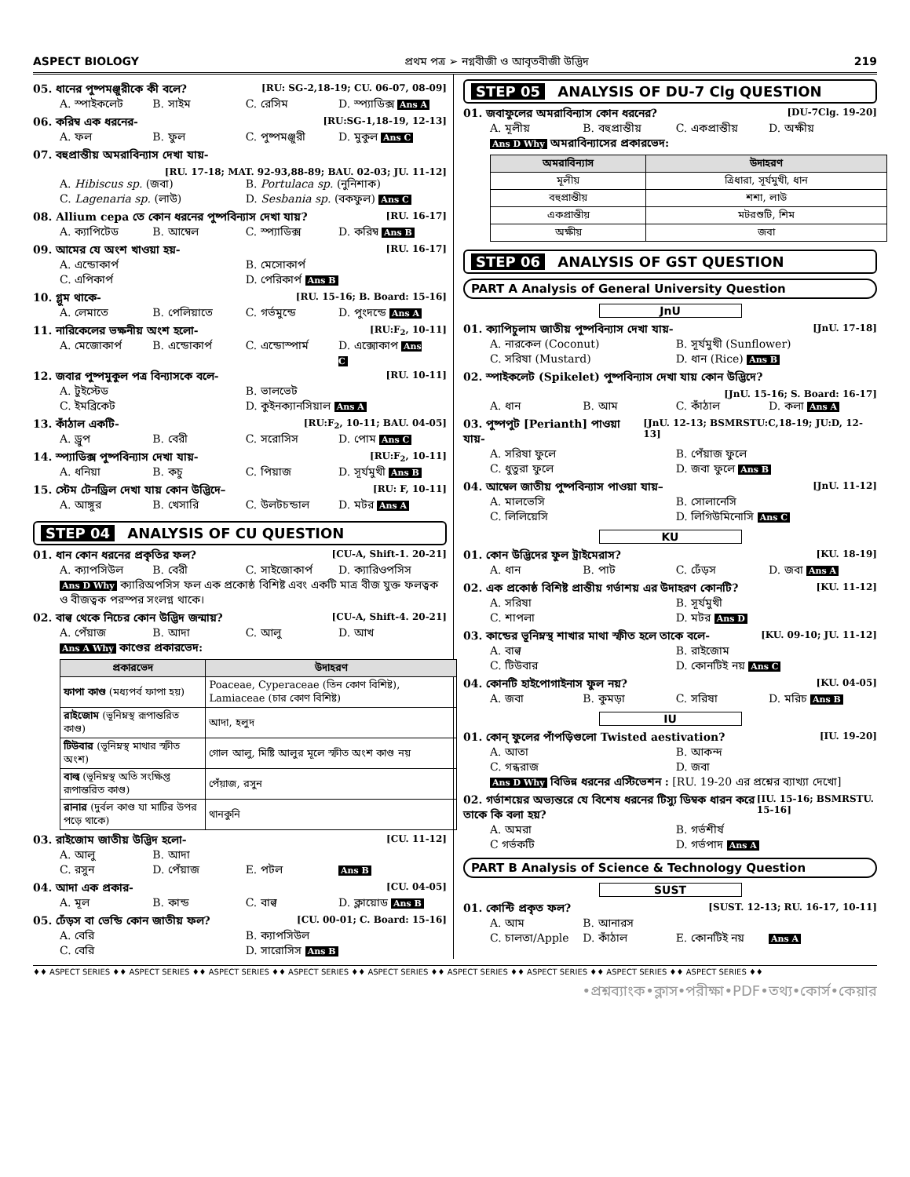ASPECT BIOLOGY প্রথম পত্র ➢ নগ্নবীজী ও আবৃতবীজী উদ্ভিদ 219
05. ধানের পুষ্পমঞ্জুরীকে কী বলে? [RU: SG-2,18-19; CU. 06-07, 08-09]
A. স্পাইকলেট B. সাইম C. রেসিম D. স্প্যাডিক্স Ans A
06. করিম্ব এক ধরনের- [RU:SG-1,18-19, 12-13]
A. ফল B. ফুল C. পুষ্পমঞ্জুরী D. মুকুল Ans C
07. বহুপ্রান্তীয় অমরাবিন্যাস দেখা যায়-
[RU. 17-18; MAT. 92-93,88-89; BAU. 02-03; JU. 11-12]
A. Hibiscus sp. (জবা) B. Portulaca sp. (নুনিশাক) C. Lagenaria sp. (লাউ) D. Sesbania sp. (বকফুল) Ans C
08. Allium cepa তে কোন ধরনের পুষ্পবিন্যাস দেখা যায়? [RU. 16-17]
A. ক্যাপিটেড B. আম্বেল C. স্প্যাডিক্স D. করিম্ব Ans B
09. আমের যে অংশ খাওয়া হয়- [RU. 16-17]
A. এন্ডোকার্প B. মেসোকার্প C. এপিকার্প D. পেরিকার্প Ans B
10. গ্লুম থাকে- [RU. 15-16; B. Board: 15-16]
A. লেমাতে B. পেলিয়াতে C. গর্ভমুন্ডে D. পুংদন্ডে Ans A
11. নারিকেলের ভক্ষনীয় অংশ হলো- [RU:F<sub>2</sub>, 10-11]
A. মেজোকার্প B. এন্ডোকার্প C. এন্ডোস্পার্ম D. এক্সোকাপ Ans C
12. জবার পুষ্পমুকুল পত্র বিন্যাসকে বলে- [RU. 10-11]
A. টুইস্টেড B. ভালভেট C. ইমব্রিকেট D. কুইনক্যানসিয়াল Ans A
13. কাঁঠাল একটি- [RU:F<sub>2</sub>, 10-11; BAU. 04-05]
A. ড্রুপ B. বেরী C. সরোসিস D. পোম Ans C
14. স্প্যাডিক্স পুষ্পবিন্যাস দেখা যায়- [RU:F<sub>2</sub>, 10-11]
A. ধনিয়া B. কচু C. পিয়াজ D. সূর্যমুখী Ans B
15. স্টেম টেনড্রিল দেখা যায় কোন উদ্ভিদে– [RU: F, 10-11]
A. আঙ্গুর B. খেসারি C. উলটচন্ডাল D. মটর Ans A
STEP 04 ANALYSIS OF CU QUESTION
01. ধান কোন ধরনের প্রকৃতির ফল? [CU-A, Shift-1. 20-21]
A. ক্যাপসিউল B. বেরী C. সাইজোকার্প D. ক্যারিওপসিস
Ans D Why ক্যারিঅপসিস ফল এক প্রকোষ্ঠ বিশিষ্ট এবং একটি মাত্র বীজ যুক্ত ফলত্বক ও বীজত্বক পরস্পর সংলগ্ন থাকে।
02. বাল্ব থেকে নিচের কোন উদ্ভিদ জন্মায়? [CU-A, Shift-4. 20-21]
A. পেঁয়াজ B. আদা C. আলু D. আখ
Ans A Why কাণ্ডের প্রকারভেদ:
| প্রকারভেদ | উদাহরণ |
| --- | --- |
| ফাপা কাণ্ড (মধ্যপর্ব ফাপা হয়) | Poaceae, Cyperaceae (তিন কোণ বিশিষ্ট), Lamiaceae (চার কোণ বিশিষ্ট) |
| রাইজোম (ভূনিম্নস্থ রূপান্তরিত কাণ্ড) | আদা, হলুদ |
| টিউবার (ভূনিম্নস্থ মাথার স্ফীত অংশ) | গোল আলু, মিষ্টি আলুর মূলে স্ফীত অংশ কাণ্ড নয় |
| বাল্ব (ভূনিম্নস্থ অতি সংক্ষিপ্ত রূপান্তরিত কাণ্ড) | পেঁয়াজ, রসুন |
| রানার (দুর্বল কাণ্ড যা মাটির উপর পড়ে থাকে) | থানকুনি |
03. রাইজোম জাতীয় উদ্ভিদ হলো- [CU. 11-12]
A. আলু B. আদা C. রসুন D. পেঁয়াজ E. পটল Ans B
04. আদা এক প্রকার- [CU. 04-05]
A. মূল B. কান্ড C. বাল্ব D. ক্লায়োড Ans B
05. ঢেঁড়স বা ভেন্ডি কোন জাতীয় ফল? [CU. 00-01; C. Board: 15-16]
A. বেরি B. ক্যাপসিউল C. বেরি D. সারোসিস Ans B
STEP 05 ANALYSIS OF DU-7 Clg QUESTION
01. জবাফুলের অমরাবিন্যাস কোন ধরনের? [DU-7Clg. 19-20]
A. মূলীয় B. বহুপ্রান্তীয় C. একপ্রান্তীয় D. অক্ষীয়
Ans D Why অমরাবিন্যাসের প্রকারভেদ:
| অমরাবিন্যাস | উদাহরণ |
| --- | --- |
| মূলীয় | ত্রিধারা, সূর্যমুখী, ধান |
| বহুপ্রান্তীয় | শশা, লাউ |
| একপ্রান্তীয় | মটরশুটি, শিম |
| অক্ষীয় | জবা |
STEP 06 ANALYSIS OF GST QUESTION
PART A Analysis of General University Question
JnU
01. ক্যাপিচুলাম জাতীয় পুষ্পবিন্যাস দেখা যায়- [JnU. 17-18]
A. নারকেল (Coconut) B. সূর্যমুখী (Sunflower) C. সরিষা (Mustard) D. ধান (Rice) Ans B
02. স্পাইকলেট (Spikelet) পুষ্পবিন্যাস দেখা যায় কোন উদ্ভিদে?
[JnU. 15-16; S. Board: 16-17]
A. ধান B. আম C. কাঁঠাল D. কলা Ans A
03. পুষ্পপুট [Perianth] পাওয়া যায়- [JnU. 12-13; BSMRSTU:C,18-19; JU:D, 12-13]
A. সরিষা ফুলে B. পেঁয়াজ ফুলে C. ধুতুরা ফুলে D. জবা ফুলে Ans B
04. আম্বেল জাতীয় পুষ্পবিন্যাস পাওয়া যায়– [JnU. 11-12]
A. মালভেসি B. সোলানেসি C. লিলিয়েসি D. লিগিউমিনোসি Ans C
KU
01. কোন উদ্ভিদের ফুল ট্রাইমেরাস? [KU. 18-19]
A. ধান B. পাট C. ঢেঁড়স D. জবা Ans A
02. এক প্রকোষ্ঠ বিশিষ্ট প্রান্তীয় গর্ভাশয় এর উদাহরণ কোনটি? [KU. 11-12]
A. সরিষা B. সূর্যমুখী C. শাপলা D. মটর Ans D
03. কান্ডের ভূনিম্নস্থ শাখার মাথা স্ফীত হলে তাকে বলে- [KU. 09-10; JU. 11-12]
A. বাল্ব B. রাইজোম C. টিউবার D. কোনটিই নয় Ans C
04. কোনটি হাইপোগাইনাস ফুল নয়? [KU. 04-05]
A. জবা B. কুমড়া C. সরিষা D. মরিচ Ans B
IU
01. কোন্ ফুলের পাঁপড়িগুলো Twisted aestivation? [IU. 19-20]
A. আতা B. আকন্দ C. গন্ধরাজ D. জবা
Ans D Why বিভিন্ন ধরনের এস্টিভেশন : [RU. 19-20 এর প্রশ্নের ব্যাখ্যা দেখো]
02. গর্ভাশয়ের অভ্যন্তরে যে বিশেষ ধরনের টিস্যু ডিম্বক ধারন করে তাকে কি বলা হয়? [IU. 15-16; BSMRSTU. 15-16]
A. অমরা B. গর্ভশীর্ষ C গর্ভকটি D. গর্ভপাদ Ans A
PART B Analysis of Science & Technology Question
SUST
01. কোন্টি প্রকৃত ফল? [SUST. 12-13; RU. 16-17, 10-11]
A. আম B. আনারস C. চালতা/Apple D. কাঁঠাল E. কোনটিই নয় Ans A
♦♦ ASPECT SERIES ♦♦ ASPECT SERIES ♦♦ ASPECT SERIES ♦♦ ASPECT SERIES ♦♦ ASPECT SERIES ♦♦ ASPECT SERIES ♦♦ ASPECT SERIES ♦♦ ASPECT SERIES ♦♦ ASPECT SERIES ♦♦
•প্রশ্নব্যাংক•ক্লাস•পরীক্ষা•PDF•তথ্য•কোর্স•কেয়ার